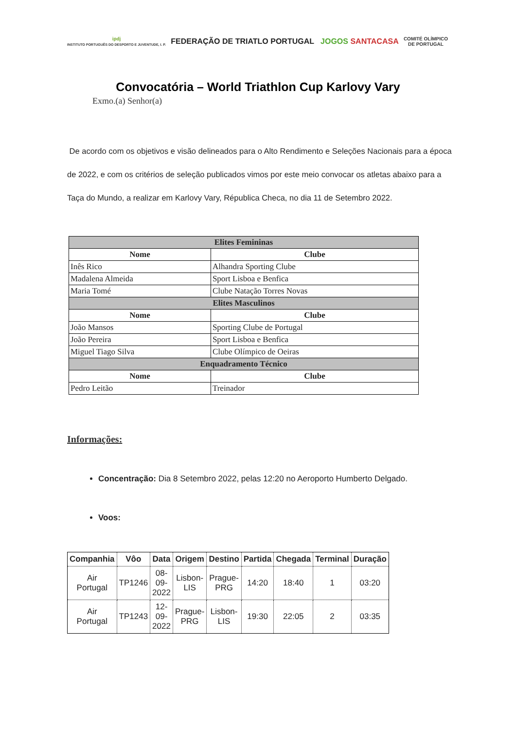ipdj
INSTITUTO PORTUGUÊS DO DESPORTO E JUVENTUDE, I. P.
FEDERAÇÃO DE TRIATLO PORTUGAL JOGOS SANTACASA
COMITÉ OLÍMPICO
DE PORTUGAL
Convocatória – World Triathlon Cup Karlovy Vary
Exmo.(a) Senhor(a)
De acordo com os objetivos e visão delineados para o Alto Rendimento e Seleções Nacionais para a época de 2022, e com os critérios de seleção publicados vimos por este meio convocar os atletas abaixo para a Taça do Mundo, a realizar em Karlovy Vary, Républica Checa, no dia 11 de Setembro 2022.
| Elites Femininas | |
| Nome | Clube |
| Inês Rico | Alhandra Sporting Clube |
| Madalena Almeida | Sport Lisboa e Benfica |
| Maria Tomé | Clube Natação Torres Novas |
| Elites Masculinos | |
| Nome | Clube |
| João Mansos | Sporting Clube de Portugal |
| João Pereira | Sport Lisboa e Benfica |
| Miguel Tiago Silva | Clube Olímpico de Oeiras |
| Enquadramento Técnico | |
| Nome | Clube |
| Pedro Leitão | Treinador |
Informações:
Concentração: Dia 8 Setembro 2022, pelas 12:20 no Aeroporto Humberto Delgado.
Voos:
| Companhia | Vôo | Data | Origem | Destino | Partida | Chegada | Terminal | Duração |
| --- | --- | --- | --- | --- | --- | --- | --- | --- |
| Air Portugal | TP1246 | 08- 09- 2022 | Lisbon- LIS | Prague- PRG | 14:20 | 18:40 | 1 | 03:20 |
| Air Portugal | TP1243 | 12- 09- 2022 | Prague- PRG | Lisbon- LIS | 19:30 | 22:05 | 2 | 03:35 |